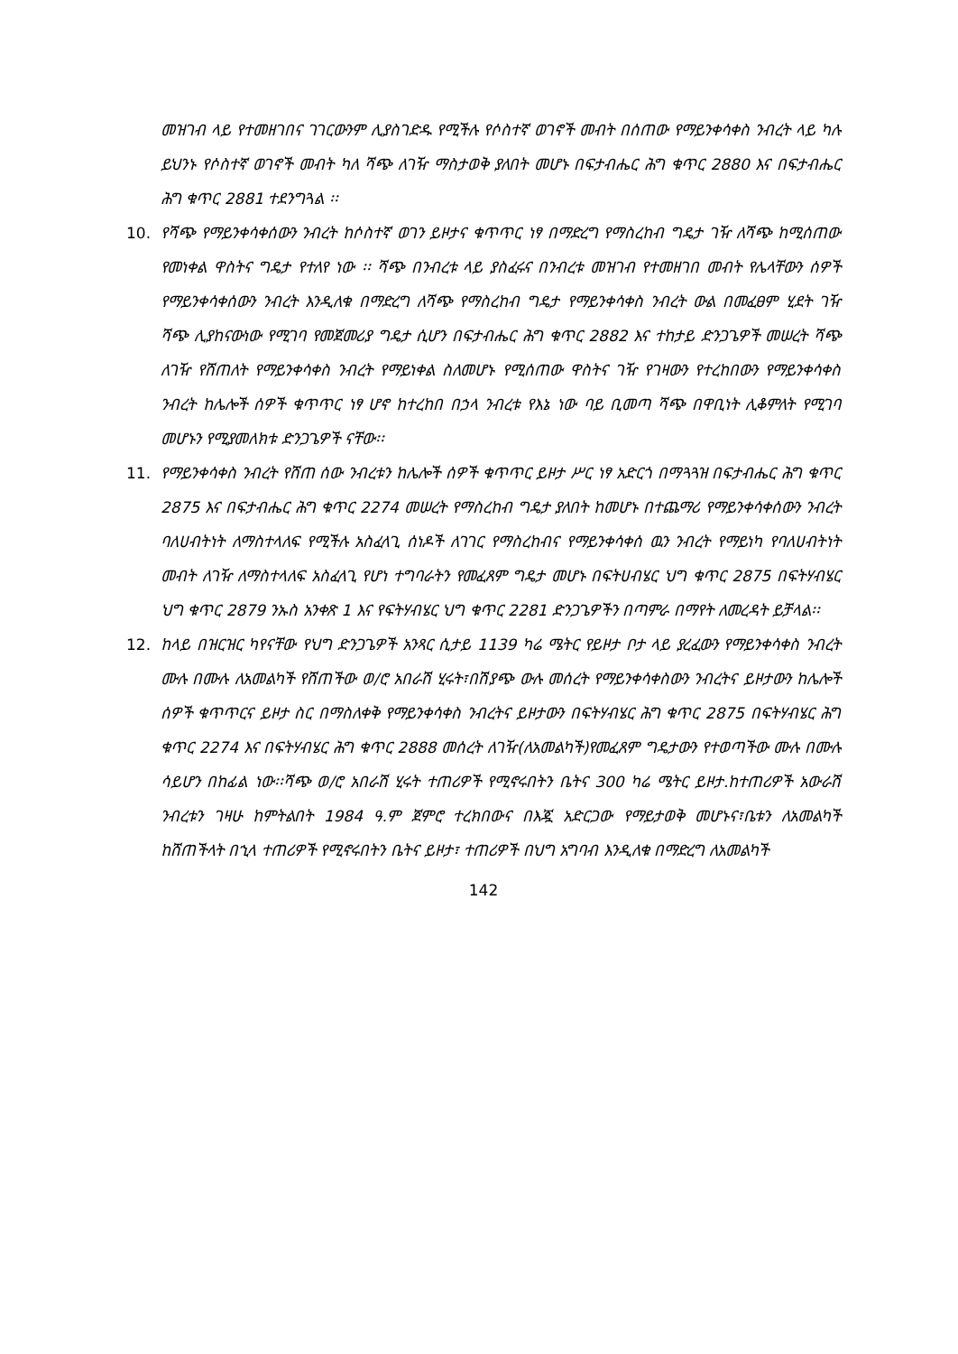መዝገብ ላይ የተመዘገበና ገገርውንም ሊያስገድዱ የሚችሉ የሶስተኛ ወገኖች መብት በሰጠው የማይንቀሳቀስ ንብረት ላይ ካሉ ይህንኑ የሶስተኛ ወገኖች መብት ካለ ሻጭ ለገዥ ማስታወቅ ያለበት መሆኑ በፍታብሔር ሕግ ቁጥር 2880 እና በፍታብሔር ሕግ ቁጥር 2881 ተደንግጓል ፡፡
10. የሻጭ የማይንቀሳቀሰውን ንብረት ከሶስተኛ ወገን ይዞታና ቁጥጥር ነፃ በማድረግ የማስረከብ ግዴታ ገዥ ለሻጭ ከሚሰጠው የመነቀል ዋስትና ግዴታ የተለየ ነው ፡፡ ሻጭ በንብረቱ ላይ ያስፈሩና በንብረቱ መዝገብ የተመዘገበ መብት የሌላቸውን ሰዎች የማይንቀሳቀሰውን ንብረት እንዲለቁ በማድረግ ለሻጭ የማስረከብ ግዴታ የማይንቀሳቀስ ንብረት ውል በመፈፀም ሂደት ገዥ ሻጭ ሊያከናውነው የሚገባ የመጀመሪያ ግዴታ ሲሆን በፍታብሔር ሕግ ቁጥር 2882 እና ተከታይ ድንጋጌዎች መሠረት ሻጭ ለገዥ የሸጠለት የማይንቀሳቀስ ንብረት የማይነቀል ስለመሆኑ የሚሰጠው ዋስትና ገዥ የገዛውን የተረከበውን የማይንቀሳቀስ ንብረት ከሌሎች ሰዎች ቁጥጥር ነፃ ሆኖ ከተረከበ በኃላ ንብረቱ የእኔ ነው ባይ ቢመጣ ሻጭ በዋቢነት ሊቆምለት የሚገባ መሆኑን የሚያመለክቱ ድንጋጌዎች ናቸው፡፡
11. የማይንቀሳቀስ ንብረት የሸጠ ሰው ንብረቱን ከሌሎች ሰዎች ቁጥጥር ይዞታ ሥር ነፃ አድርጎ በማጓጓዝ በፍታብሔር ሕግ ቁጥር 2875 እና በፍታብሔር ሕግ ቁጥር 2274 መሠረት የማስረከብ ግዴታ ያለበት ከመሆኑ በተጨማሪ የማይንቀሳቀሰውን ንብረት ባለሀብትነት ለማስተላለፍ የሚችሉ አስፈላጊ ሰነዶች ለገገር የማስረከብና የማይንቀሳቀሰ ዉን ንብረት የማይነካ የባለሀብትነት መብት ለገዥ ለማስተላለፍ አስፈላጊ የሆነ ተግባራትን የመፈጸም ግዴታ መሆኑ በፍትሀብሄር ህግ ቁጥር 2875 በፍትሃብሄር ህግ ቁጥር 2879 ንኡስ አንቀጽ 1 እና የፍትሃብሄር ህግ ቁጥር 2281 ድንጋጌዎችን በጣምራ በማየት ለመረዳት ይቻላል፡፡
12. ከላይ በዝርዝር ካየናቸው የህግ ድንጋጌዎች አንጻር ሲታይ 1139 ካሬ ሜትር የይዞታ ቦታ ላይ ያረፈውን የማይንቀሳቀስ ንብረት ሙሉ በሙሉ ለአመልካች የሸጠችው ወ/ሮ አበራሽ ሂሩት፣በሽያጭ ውሉ መሰረት የማይንቀሳቀስውን ንብረትና ይዞታውን ከሌሎች ሰዎች ቁጥጥርና ይዞታ ስር በማስለቀቅ የማይንቀሳቀስ ንብረትና ይዞታውን በፍትሃብሄር ሕግ ቁጥር 2875 በፍትሃብሄር ሕግ ቁጥር 2274 እና በፍትሃብሄር ሕግ ቁጥር 2888 መሰረት ለገዥ(ለአመልካች)የመፈጸም ግዴታውን የተወጣችው ሙሉ በሙሉ ሳይሆን በከፊል ነው፡፡ሻጭ ወ/ሮ አበራሽ ሂሩት ተጠሪዎች የሚኖሩበትን ቤትና 300 ካሬ ሜትር ይዞታ.ከተጠሪዎች አውራሽ ንብረቱን ገዛሁ ከምትልበት 1984 ዓ.ም ጀምሮ ተረክበውና በእጇ አድርጋው የማይታወቅ መሆኑና፣ቤቱን ለአመልካች ከሸጠችላት በኂላ ተጠሪዎች የሚኖሩበትን ቤትና ይዞታ፣ ተጠሪዎች በህግ አግባብ እንዲለቁ በማድረግ ለአመልካች
142